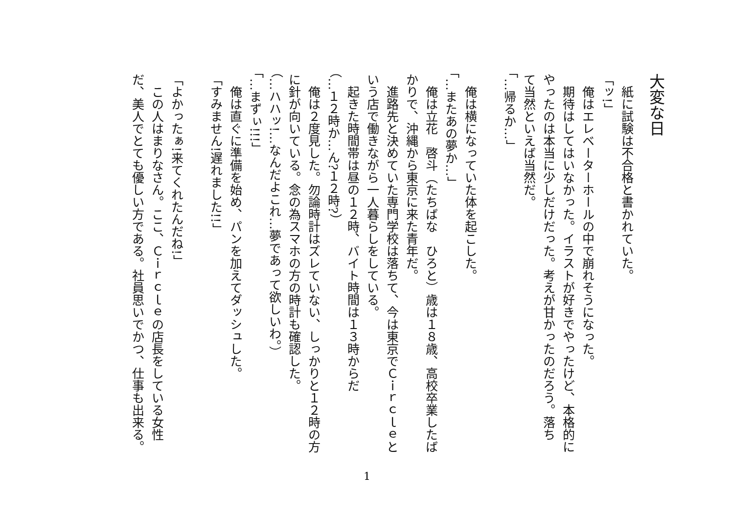大変な日
　紙に試験は不合格と書かれていた。
「ッ!」
　俺はエレベーターホールの中で崩れそうになった。
　期待はしてはいなかった。イラストが好きでやったけど、本格的に
やったのは本当に少しだけだった。考えが甘かったのだろう。落ち
て当然といえば当然だ。
「…帰るか…」
　俺は横になっていた体を起こした。
「…またあの夢か…」
　俺は立花　啓斗（たちばな　ひろと）歳は１８歳、高校卒業したば
かりで、沖縄から東京に来た青年だ。
　進路先と決めていた専門学校は落ちて、今は東京でＣｉｒｃｌｅと
いう店で働きながら一人暮らしをしている。
　起きた時間帯は昼の１２時、バイト時間は１３時からだ
（…１２時か…ん?１２時?）
　俺は２度見した。勿論時計はズレていない、しっかりと１２時の方
に針が向いている。念の為スマホの方の時計も確認した。
（…ハハッ!…なんだよこれ…夢であって欲しいわ。）
「…まずぃ!!!」
　俺は直ぐに準備を始め、パンを加えてダッシュした。
「すみません!遅れました!!」
「よかったぁ!来てくれたんだね!」
　この人はまりなさん。ここ、Ｃｉｒｃｌｅの店長をしている女性
だ、美人でとても優しい方である。社員思いでかつ、仕事も出来る。
1